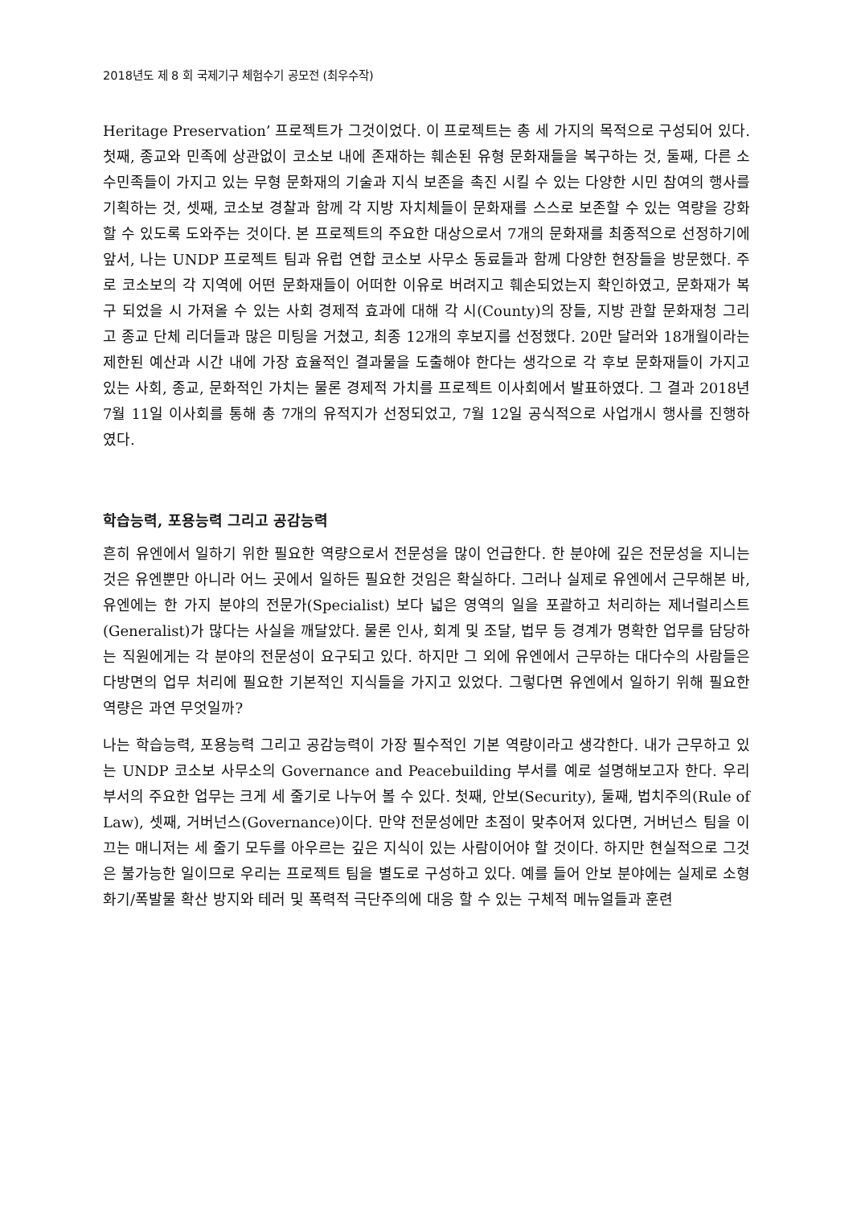2018년도 제 8 회 국제기구 체험수기 공모전 (최우수작)
Heritage Preservation’ 프로젝트가 그것이었다. 이 프로젝트는 총 세 가지의 목적으로 구성되어 있다. 첫째, 종교와 민족에 상관없이 코소보 내에 존재하는 훼손된 유형 문화재들을 복구하는 것, 둘째, 다른 소수민족들이 가지고 있는 무형 문화재의 기술과 지식 보존을 촉진 시킬 수 있는 다양한 시민 참여의 행사를 기획하는 것, 셋째, 코소보 경찰과 함께 각 지방 자치체들이 문화재를 스스로 보존할 수 있는 역량을 강화할 수 있도록 도와주는 것이다. 본 프로젝트의 주요한 대상으로서 7개의 문화재를 최종적으로 선정하기에 앞서, 나는 UNDP 프로젝트 팀과 유럽 연합 코소보 사무소 동료들과 함께 다양한 현장들을 방문했다. 주로 코소보의 각 지역에 어떤 문화재들이 어떠한 이유로 버려지고 훼손되었는지 확인하였고, 문화재가 복구 되었을 시 가져올 수 있는 사회 경제적 효과에 대해 각 시(County)의 장들, 지방 관할 문화재청 그리고 종교 단체 리더들과 많은 미팅을 거쳤고, 최종 12개의 후보지를 선정했다. 20만 달러와 18개월이라는 제한된 예산과 시간 내에 가장 효율적인 결과물을 도출해야 한다는 생각으로 각 후보 문화재들이 가지고 있는 사회, 종교, 문화적인 가치는 물론 경제적 가치를 프로젝트 이사회에서 발표하였다. 그 결과 2018년 7월 11일 이사회를 통해 총 7개의 유적지가 선정되었고, 7월 12일 공식적으로 사업개시 행사를 진행하였다.
학습능력, 포용능력 그리고 공감능력
흔히 유엔에서 일하기 위한 필요한 역량으로서 전문성을 많이 언급한다. 한 분야에 깊은 전문성을 지니는 것은 유엔뿐만 아니라 어느 곳에서 일하든 필요한 것임은 확실하다. 그러나 실제로 유엔에서 근무해본 바, 유엔에는 한 가지 분야의 전문가(Specialist) 보다 넓은 영역의 일을 포괄하고 처리하는 제너럴리스트(Generalist)가 많다는 사실을 깨달았다. 물론 인사, 회계 및 조달, 법무 등 경계가 명확한 업무를 담당하는 직원에게는 각 분야의 전문성이 요구되고 있다. 하지만 그 외에 유엔에서 근무하는 대다수의 사람들은 다방면의 업무 처리에 필요한 기본적인 지식들을 가지고 있었다. 그렇다면 유엔에서 일하기 위해 필요한 역량은 과연 무엇일까?
나는 학습능력, 포용능력 그리고 공감능력이 가장 필수적인 기본 역량이라고 생각한다. 내가 근무하고 있는 UNDP 코소보 사무소의 Governance and Peacebuilding 부서를 예로 설명해보고자 한다. 우리 부서의 주요한 업무는 크게 세 줄기로 나누어 볼 수 있다. 첫째, 안보(Security), 둘째, 법치주의(Rule of Law), 셋째, 거버넌스(Governance)이다. 만약 전문성에만 초점이 맞추어져 있다면, 거버넌스 팀을 이끄는 매니저는 세 줄기 모두를 아우르는 깊은 지식이 있는 사람이어야 할 것이다. 하지만 현실적으로 그것은 불가능한 일이므로 우리는 프로젝트 팀을 별도로 구성하고 있다. 예를 들어 안보 분야에는 실제로 소형 화기/폭발물 확산 방지와 테러 및 폭력적 극단주의에 대응 할 수 있는 구체적 메뉴얼들과 훈련